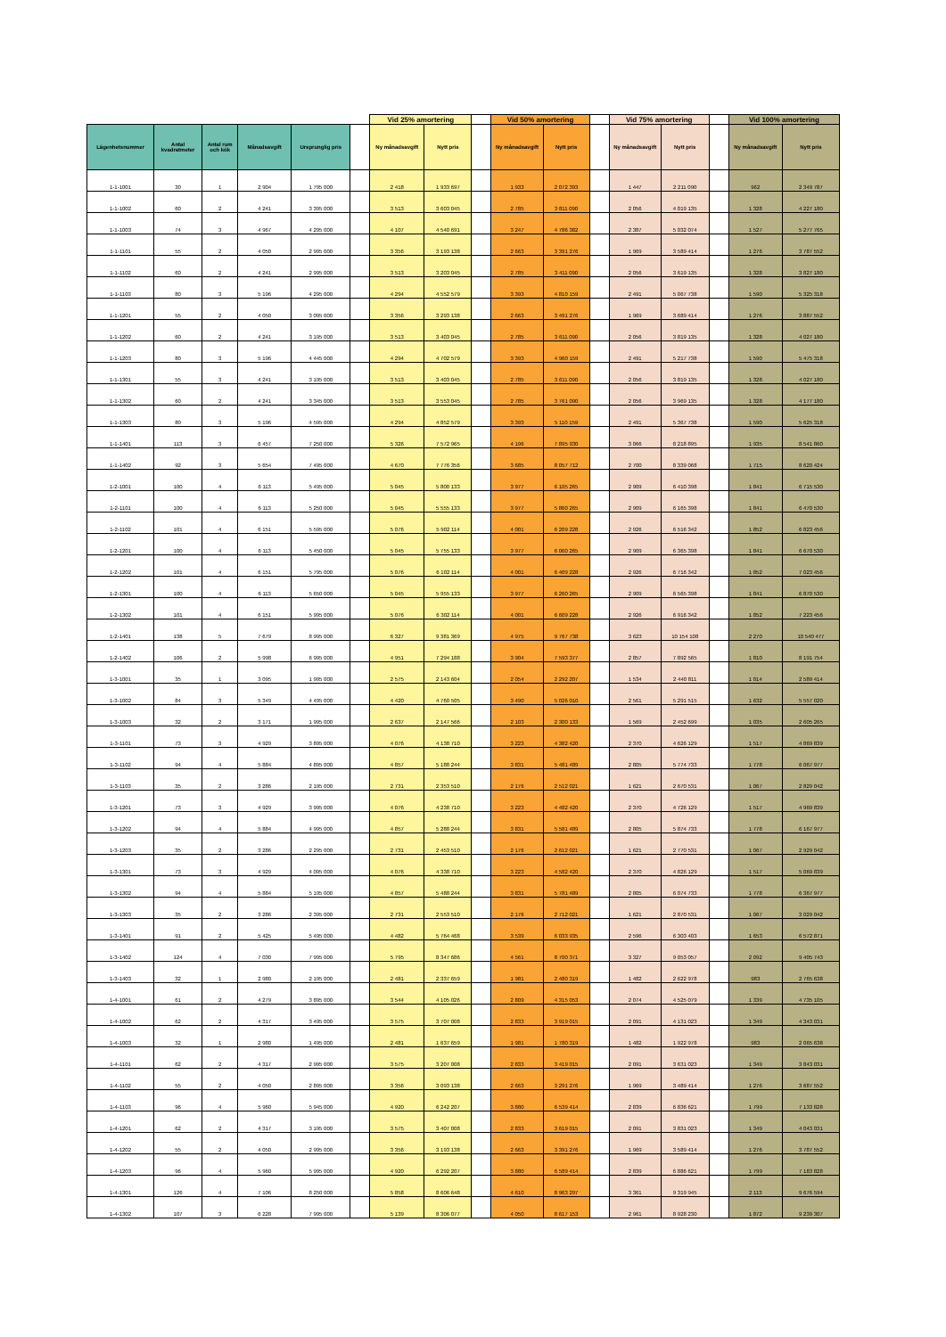| | | | | | | Vid 25% amortering | | | Vid 50% amortering | | | Vid 75% amortering | | | Vid 100% amortering | |
| --- | --- | --- | --- | --- | --- | --- | --- | --- | --- | --- | --- | --- | --- | --- | --- | --- |
| Lägenhetsnummer | Antal kvadratmeter | Antal rum och kök | Månadsavgift | Ursprunglig pris | | Ny månadsavgift | Nytt pris | | Ny månadsavgift | Nytt pris | | Ny månadsavgift | Nytt pris | | Ny månadsavgift | Nytt pris |
| 1-1-1001 | 30 | 1 | 2 904 | 1 795 000 | | 2 418 | 1 933 697 | | 1 933 | 2 072 393 | | 1 447 | 2 211 090 | | 962 | 2 349 787 |
| 1-1-1002 | 60 | 2 | 4 241 | 3 395 000 | | 3 513 | 3 603 045 | | 2 785 | 3 811 090 | | 2 056 | 4 019 135 | | 1 328 | 4 227 180 |
| 1-1-1003 | 74 | 3 | 4 967 | 4 295 000 | | 4 107 | 4 540 691 | | 3 247 | 4 786 382 | | 2 387 | 5 032 074 | | 1 527 | 5 277 765 |
| 1-1-1101 | 55 | 2 | 4 050 | 2 995 000 | | 3 356 | 3 193 138 | | 2 663 | 3 391 276 | | 1 969 | 3 589 414 | | 1 276 | 3 787 552 |
| 1-1-1102 | 60 | 2 | 4 241 | 2 995 000 | | 3 513 | 3 203 045 | | 2 785 | 3 411 090 | | 2 056 | 3 619 135 | | 1 328 | 3 827 180 |
| 1-1-1103 | 80 | 3 | 5 196 | 4 295 000 | | 4 294 | 4 552 579 | | 3 393 | 4 810 159 | | 2 491 | 5 067 738 | | 1 590 | 5 325 318 |
| 1-1-1201 | 55 | 2 | 4 050 | 3 095 000 | | 3 356 | 3 293 138 | | 2 663 | 3 491 276 | | 1 969 | 3 689 414 | | 1 276 | 3 887 552 |
| 1-1-1202 | 60 | 2 | 4 241 | 3 195 000 | | 3 513 | 3 403 045 | | 2 785 | 3 611 090 | | 2 056 | 3 819 135 | | 1 328 | 4 027 180 |
| 1-1-1203 | 80 | 3 | 5 196 | 4 445 000 | | 4 294 | 4 702 579 | | 3 393 | 4 960 159 | | 2 491 | 5 217 738 | | 1 590 | 5 475 318 |
| 1-1-1301 | 55 | 3 | 4 241 | 3 195 000 | | 3 513 | 3 403 045 | | 2 785 | 3 611 090 | | 2 056 | 3 819 135 | | 1 328 | 4 027 180 |
| 1-1-1302 | 60 | 2 | 4 241 | 3 345 000 | | 3 513 | 3 553 045 | | 2 785 | 3 761 090 | | 2 056 | 3 969 135 | | 1 328 | 4 177 180 |
| 1-1-1303 | 80 | 3 | 5 196 | 4 595 000 | | 4 294 | 4 852 579 | | 3 393 | 5 110 159 | | 2 491 | 5 367 738 | | 1 590 | 5 625 318 |
| 1-1-1401 | 113 | 3 | 6 457 | 7 250 000 | | 5 326 | 7 572 965 | | 4 196 | 7 895 930 | | 3 066 | 8 218 895 | | 1 935 | 8 541 860 |
| 1-1-1402 | 92 | 3 | 5 654 | 7 495 000 | | 4 670 | 7 776 356 | | 3 685 | 8 057 712 | | 2 700 | 8 339 068 | | 1 715 | 8 620 424 |
| 1-2-1001 | 100 | 4 | 6 113 | 5 495 000 | | 5 045 | 5 800 133 | | 3 977 | 6 105 265 | | 2 909 | 6 410 398 | | 1 841 | 6 715 530 |
| 1-2-1101 | 100 | 4 | 6 113 | 5 250 000 | | 5 045 | 5 555 133 | | 3 977 | 5 860 265 | | 2 909 | 6 165 398 | | 1 841 | 6 470 530 |
| 1-2-1102 | 101 | 4 | 6 151 | 5 595 000 | | 5 076 | 5 902 114 | | 4 001 | 6 209 228 | | 2 926 | 6 516 342 | | 1 852 | 6 823 456 |
| 1-2-1201 | 100 | 4 | 6 113 | 5 450 000 | | 5 045 | 5 755 133 | | 3 977 | 6 060 265 | | 2 909 | 6 365 398 | | 1 841 | 6 670 530 |
| 1-2-1202 | 101 | 4 | 6 151 | 5 795 000 | | 5 076 | 6 102 114 | | 4 001 | 6 409 228 | | 2 926 | 6 716 342 | | 1 852 | 7 023 456 |
| 1-2-1301 | 100 | 4 | 6 113 | 5 650 000 | | 5 045 | 5 955 133 | | 3 977 | 6 260 265 | | 2 909 | 6 565 398 | | 1 841 | 6 870 530 |
| 1-2-1302 | 101 | 4 | 6 151 | 5 995 000 | | 5 076 | 6 302 114 | | 4 001 | 6 609 228 | | 2 926 | 6 916 342 | | 1 852 | 7 223 456 |
| 1-2-1401 | 138 | 5 | 7 679 | 8 995 000 | | 6 327 | 9 381 369 | | 4 975 | 9 767 738 | | 3 623 | 10 154 108 | | 2 270 | 10 540 477 |
| 1-2-1402 | 106 | 2 | 5 998 | 6 995 000 | | 4 951 | 7 294 188 | | 3 904 | 7 593 377 | | 2 857 | 7 892 565 | | 1 810 | 8 191 754 |
| 1-3-1001 | 35 | 1 | 3 095 | 1 995 000 | | 2 575 | 2 143 604 | | 2 054 | 2 292 207 | | 1 534 | 2 440 811 | | 1 014 | 2 589 414 |
| 1-3-1002 | 84 | 3 | 5 349 | 4 495 000 | | 4 420 | 4 760 505 | | 3 490 | 5 026 010 | | 2 561 | 5 291 515 | | 1 632 | 5 557 020 |
| 1-3-1003 | 32 | 2 | 3 171 | 1 995 000 | | 2 637 | 2 147 566 | | 2 103 | 2 300 133 | | 1 569 | 2 452 699 | | 1 035 | 2 605 265 |
| 1-3-1101 | 73 | 3 | 4 929 | 3 895 000 | | 4 076 | 4 138 710 | | 3 223 | 4 382 420 | | 2 370 | 4 626 129 | | 1 517 | 4 869 839 |
| 1-3-1102 | 94 | 4 | 5 884 | 4 895 000 | | 4 857 | 5 188 244 | | 3 831 | 5 481 489 | | 2 805 | 5 774 733 | | 1 778 | 6 067 977 |
| 1-3-1103 | 35 | 2 | 3 286 | 2 195 000 | | 2 731 | 2 353 510 | | 2 176 | 2 512 021 | | 1 621 | 2 670 531 | | 1 067 | 2 829 042 |
| 1-3-1201 | 73 | 3 | 4 929 | 3 995 000 | | 4 076 | 4 238 710 | | 3 223 | 4 482 420 | | 2 370 | 4 726 129 | | 1 517 | 4 969 839 |
| 1-3-1202 | 94 | 4 | 5 884 | 4 995 000 | | 4 857 | 5 288 244 | | 3 831 | 5 581 489 | | 2 805 | 5 874 733 | | 1 778 | 6 167 977 |
| 1-3-1203 | 35 | 2 | 3 286 | 2 295 000 | | 2 731 | 2 453 510 | | 2 176 | 2 612 021 | | 1 621 | 2 770 531 | | 1 067 | 2 929 042 |
| 1-3-1301 | 73 | 3 | 4 929 | 4 095 000 | | 4 076 | 4 338 710 | | 3 223 | 4 582 420 | | 2 370 | 4 826 129 | | 1 517 | 5 069 839 |
| 1-3-1302 | 94 | 4 | 5 884 | 5 195 000 | | 4 857 | 5 488 244 | | 3 831 | 5 781 489 | | 2 805 | 6 074 733 | | 1 778 | 6 367 977 |
| 1-3-1303 | 35 | 2 | 3 286 | 2 395 000 | | 2 731 | 2 553 510 | | 2 176 | 2 712 021 | | 1 621 | 2 870 531 | | 1 067 | 3 029 042 |
| 1-3-1401 | 91 | 2 | 5 425 | 5 495 000 | | 4 482 | 5 764 468 | | 3 539 | 6 033 935 | | 2 596 | 6 303 403 | | 1 653 | 6 572 871 |
| 1-3-1402 | 124 | 4 | 7 030 | 7 995 000 | | 5 795 | 8 347 686 | | 4 561 | 8 700 371 | | 3 327 | 9 053 057 | | 2 092 | 9 405 743 |
| 1-3-1403 | 32 | 1 | 2 980 | 2 195 000 | | 2 481 | 2 337 659 | | 1 981 | 2 480 319 | | 1 482 | 2 622 978 | | 983 | 2 765 638 |
| 1-4-1001 | 61 | 2 | 4 279 | 3 895 000 | | 3 544 | 4 105 026 | | 2 809 | 4 315 053 | | 2 074 | 4 525 079 | | 1 339 | 4 735 105 |
| 1-4-1002 | 62 | 2 | 4 317 | 3 495 000 | | 3 575 | 3 707 008 | | 2 833 | 3 919 015 | | 2 091 | 4 131 023 | | 1 349 | 4 343 031 |
| 1-4-1003 | 32 | 1 | 2 980 | 1 495 000 | | 2 481 | 1 637 659 | | 1 981 | 1 780 319 | | 1 482 | 1 922 978 | | 983 | 2 065 638 |
| 1-4-1101 | 62 | 2 | 4 317 | 2 995 000 | | 3 575 | 3 207 008 | | 2 833 | 3 419 015 | | 2 091 | 3 631 023 | | 1 349 | 3 843 031 |
| 1-4-1102 | 55 | 2 | 4 050 | 2 895 000 | | 3 356 | 3 093 138 | | 2 663 | 3 291 276 | | 1 969 | 3 489 414 | | 1 276 | 3 687 552 |
| 1-4-1103 | 96 | 4 | 5 960 | 5 945 000 | | 4 920 | 6 242 207 | | 3 880 | 6 539 414 | | 2 839 | 6 836 621 | | 1 799 | 7 133 828 |
| 1-4-1201 | 62 | 2 | 4 317 | 3 195 000 | | 3 575 | 3 407 008 | | 2 833 | 3 619 015 | | 2 091 | 3 831 023 | | 1 349 | 4 043 031 |
| 1-4-1202 | 55 | 2 | 4 050 | 2 995 000 | | 3 356 | 3 193 138 | | 2 663 | 3 391 276 | | 1 969 | 3 589 414 | | 1 276 | 3 787 552 |
| 1-4-1203 | 96 | 4 | 5 960 | 5 995 000 | | 4 920 | 6 292 207 | | 3 880 | 6 589 414 | | 2 839 | 6 886 621 | | 1 799 | 7 183 828 |
| 1-4-1301 | 126 | 4 | 7 106 | 8 250 000 | | 5 858 | 8 606 648 | | 4 610 | 8 963 297 | | 3 361 | 9 319 945 | | 2 113 | 9 676 594 |
| 1-4-1302 | 107 | 3 | 6 228 | 7 995 000 | | 5 139 | 8 306 077 | | 4 050 | 8 617 153 | | 2 961 | 8 928 230 | | 1 872 | 9 239 307 |